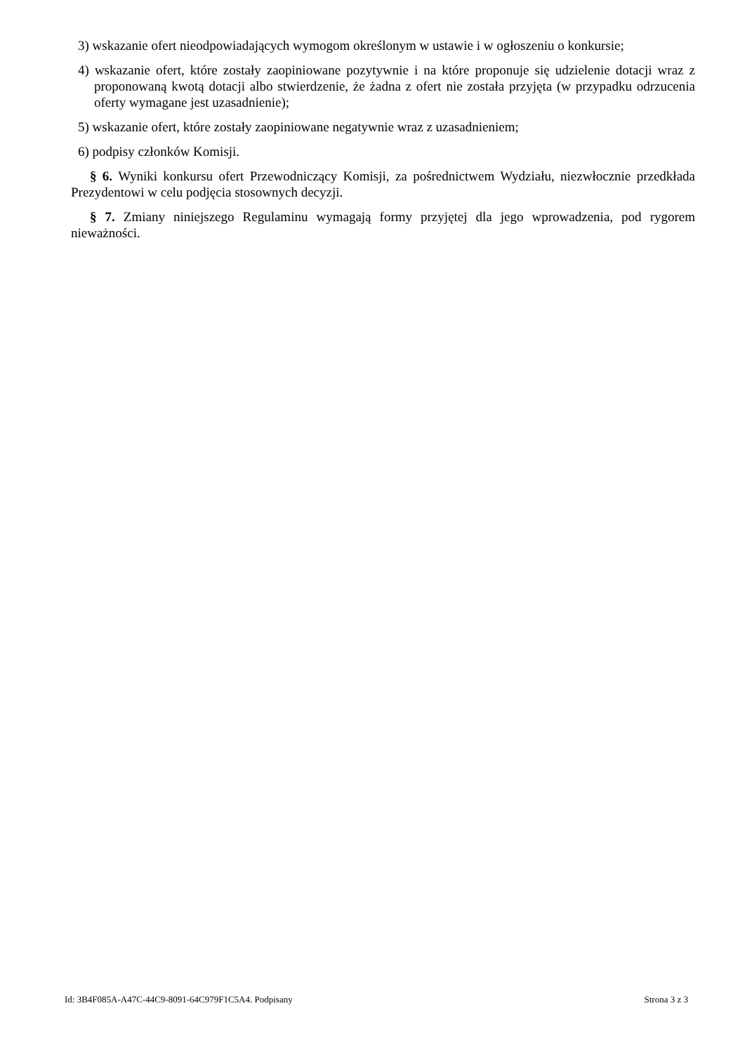3) wskazanie ofert nieodpowiadających wymogom określonym w ustawie i w ogłoszeniu o konkursie;
4) wskazanie ofert, które zostały zaopiniowane pozytywnie i na które proponuje się udzielenie dotacji wraz z proponowaną kwotą dotacji albo stwierdzenie, że żadna z ofert nie została przyjęta (w przypadku odrzucenia oferty wymagane jest uzasadnienie);
5) wskazanie ofert, które zostały zaopiniowane negatywnie wraz z uzasadnieniem;
6) podpisy członków Komisji.
§ 6. Wyniki konkursu ofert Przewodniczący Komisji, za pośrednictwem Wydziału, niezwłocznie przedkłada Prezydentowi w celu podjęcia stosownych decyzji.
§ 7. Zmiany niniejszego Regulaminu wymagają formy przyjętej dla jego wprowadzenia, pod rygorem nieważności.
Id: 3B4F085A-A47C-44C9-8091-64C979F1C5A4. Podpisany Strona 3 z 3